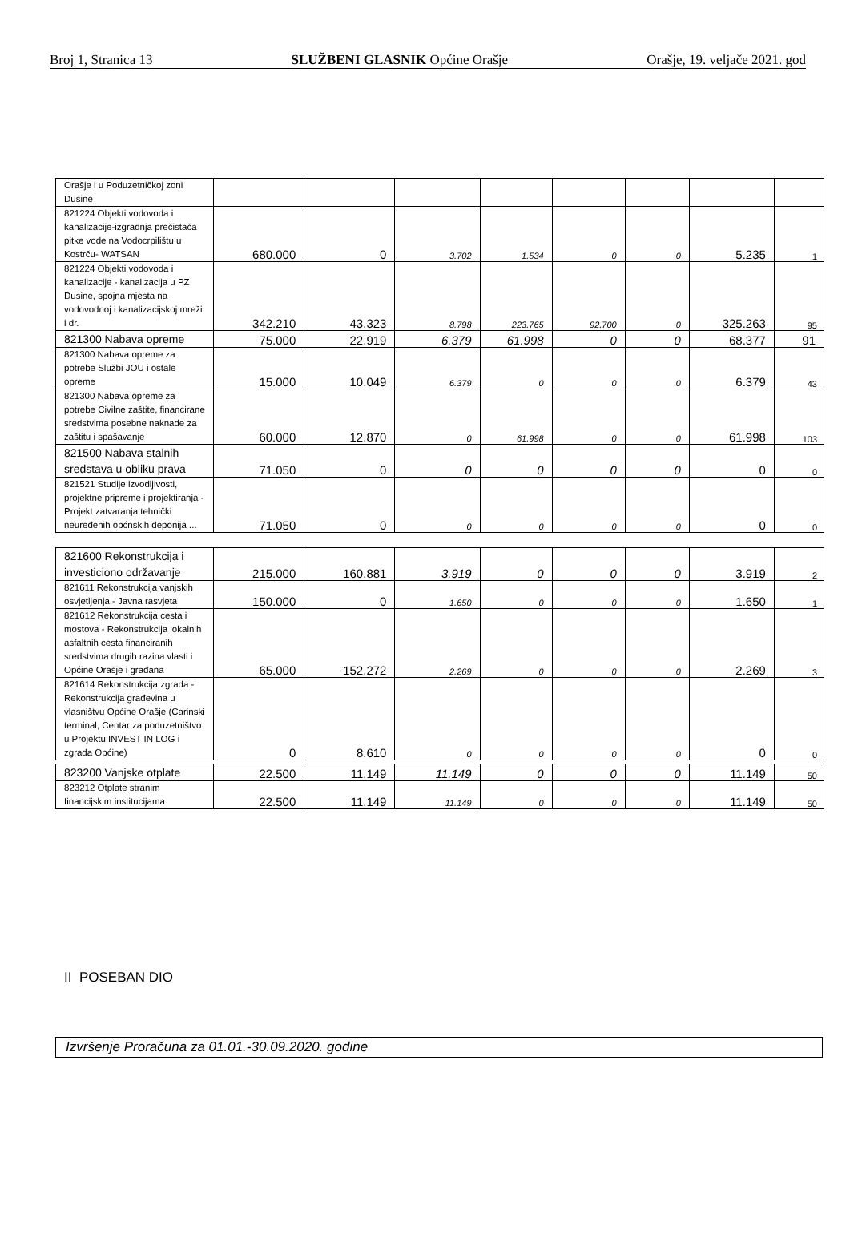Broj 1, Stranica 13 SLUŽBENI GLASNIK Općine Orašje Orašje, 19. veljače 2021. god
| Orašje i u Poduzetničkoj zoni Dusine | | | | | | | | |
| 821224 Objekti vodovoda i kanalizacije-izgradnja prečistača pitke vode na Vodocrpilištu u Kostrču- WATSAN | 680.000 | 0 | 3.702 | 1.534 | 0 | 0 | 5.235 | 1 |
| 821224 Objekti vodovoda i kanalizacije - kanalizacija u PZ Dusine, spojna mjesta na vodovodnoj i kanalizacijskoj mreži i dr. | 342.210 | 43.323 | 8.798 | 223.765 | 92.700 | 0 | 325.263 | 95 |
| 821300 Nabava opreme | 75.000 | 22.919 | 6.379 | 61.998 | 0 | 0 | 68.377 | 91 |
| 821300 Nabava opreme za potrebe Službi JOU i ostale opreme | 15.000 | 10.049 | 6.379 | 0 | 0 | 0 | 6.379 | 43 |
| 821300 Nabava opreme za potrebe Civilne zaštite, financirane sredstvima posebne naknade za zaštitu i spašavanje | 60.000 | 12.870 | 0 | 61.998 | 0 | 0 | 61.998 | 103 |
| 821500 Nabava stalnih sredstava u obliku prava | 71.050 | 0 | 0 | 0 | 0 | 0 | 0 | 0 |
| 821521 Studije izvodljivosti, projektne pripreme i projektiranja - Projekt zatvaranja tehnički neuređenih općnskih deponija ... | 71.050 | 0 | 0 | 0 | 0 | 0 | 0 | 0 |
| 821600 Rekonstrukcija i investiciono održavanje | 215.000 | 160.881 | 3.919 | 0 | 0 | 0 | 3.919 | 2 |
| 821611 Rekonstrukcija vanjskih osvjetljenja - Javna rasvjeta | 150.000 | 0 | 1.650 | 0 | 0 | 0 | 1.650 | 1 |
| 821612 Rekonstrukcija cesta i mostova - Rekonstrukcija lokalnih asfaltnih cesta financiranih sredstvima drugih razina vlasti i Općine Orašje i građana | 65.000 | 152.272 | 2.269 | 0 | 0 | 0 | 2.269 | 3 |
| 821614 Rekonstrukcija zgrada - Rekonstrukcija građevina u vlasništvu Općine Orašje (Carinski terminal, Centar za poduzetništvo u Projektu INVEST IN LOG i zgrada Općine) | 0 | 8.610 | 0 | 0 | 0 | 0 | 0 | 0 |
| 823200 Vanjske otplate | 22.500 | 11.149 | 11.149 | 0 | 0 | 0 | 11.149 | 50 |
| 823212 Otplate stranim financijskim institucijama | 22.500 | 11.149 | 11.149 | 0 | 0 | 0 | 11.149 | 50 |
II POSEBAN DIO
Izvršenje Proračuna za 01.01.-30.09.2020. godine